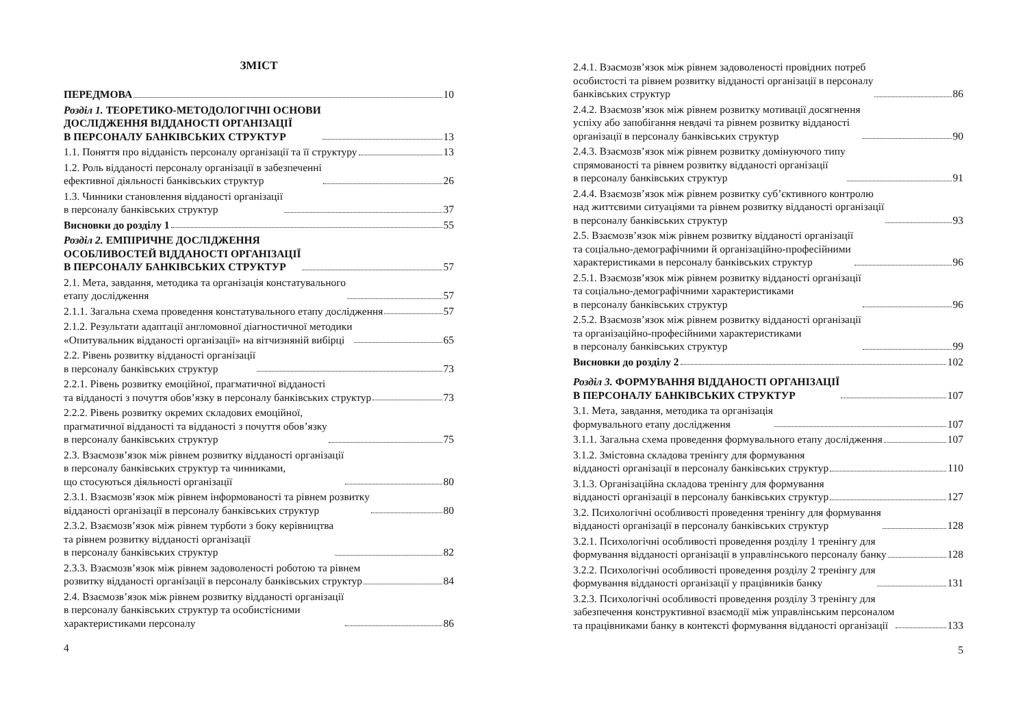ЗМІСТ
ПЕРЕДМОВА 10
Розділ 1. ТЕОРЕТИКО-МЕТОДОЛОГІЧНІ ОСНОВИ
ДОСЛІДЖЕННЯ ВІДДАНОСТІ ОРГАНІЗАЦІЇ
В ПЕРСОНАЛУ БАНКІВСЬКИХ СТРУКТУР 13
1.1. Поняття про відданість персоналу організації та її структуру 13
1.2. Роль відданості персоналу організації в забезпеченні
ефективної діяльності банківських структур 26
1.3. Чинники становлення відданості організації
в персоналу банківських структур 37
Висновки до розділу 1 55
Розділ 2. ЕМПІРИЧНЕ ДОСЛІДЖЕННЯ
ОСОБЛИВОСТЕЙ ВІДДАНОСТІ ОРГАНІЗАЦІЇ
В ПЕРСОНАЛУ БАНКІВСЬКИХ СТРУКТУР 57
2.1. Мета, завдання, методика та організація констатувального
етапу дослідження 57
2.1.1. Загальна схема проведення констатувального етапу дослідження 57
2.1.2. Результати адаптації англомовної діагностичної методики
«Опитувальник відданості організації» на вітчизняній вибірці 65
2.2. Рівень розвитку відданості організації
в персоналу банківських структур 73
2.2.1. Рівень розвитку емоційної, прагматичної відданості
та відданості з почуття обов’язку в персоналу банківських структур 73
2.2.2. Рівень розвитку окремих складових емоційної,
прагматичної відданості та відданості з почуття обов’язку
в персоналу банківських структур 75
2.3. Взаємозв’язок між рівнем розвитку відданості організації
в персоналу банківських структур та чинниками,
що стосуються діяльності організації 80
2.3.1. Взаємозв’язок між рівнем інформованості та рівнем розвитку
відданості організації в персоналу банківських структур 80
2.3.2. Взаємозв’язок між рівнем турботи з боку керівництва
та рівнем розвитку відданості організації
в персоналу банківських структур 82
2.3.3. Взаємозв’язок між рівнем задоволеності роботою та рівнем
розвитку відданості організації в персоналу банківських структур 84
2.4. Взаємозв’язок між рівнем розвитку відданості організації
в персоналу банківських структур та особистісними
характеристиками персоналу 86
4
2.4.1. Взаємозв’язок між рівнем задоволеності провідних потреб
особистості та рівнем розвитку відданості організації в персоналу
банківських структур 86
2.4.2. Взаємозв’язок між рівнем розвитку мотивації досягнення
успіху або запобігання невдачі та рівнем розвитку відданості
організації в персоналу банківських структур 90
2.4.3. Взаємозв’язок між рівнем розвитку домінуючого типу
спрямованості та рівнем розвитку відданості організації
в персоналу банківських структур 91
2.4.4. Взаємозв’язок між рівнем розвитку суб’єктивного контролю
над життєвими ситуаціями та рівнем розвитку відданості організації
в персоналу банківських структур 93
2.5. Взаємозв’язок між рівнем розвитку відданості організації
та соціально-демографічними й організаційно-професійними
характеристиками в персоналу банківських структур 96
2.5.1. Взаємозв’язок між рівнем розвитку відданості організації
та соціально-демографічними характеристиками
в персоналу банківських структур 96
2.5.2. Взаємозв’язок між рівнем розвитку відданості організації
та організаційно-професійними характеристиками
в персоналу банківських структур 99
Висновки до розділу 2 102
Розділ 3. ФОРМУВАННЯ ВІДДАНОСТІ ОРГАНІЗАЦІЇ
В ПЕРСОНАЛУ БАНКІВСЬКИХ СТРУКТУР 107
3.1. Мета, завдання, методика та організація
формувального етапу дослідження 107
3.1.1. Загальна схема проведення формувального етапу дослідження 107
3.1.2. Змістовна складова тренінгу для формування
відданості організації в персоналу банківських структур 110
3.1.3. Організаційна складова тренінгу для формування
відданості організації в персоналу банківських структур 127
3.2. Психологічні особливості проведення тренінгу для формування
відданості організації в персоналу банківських структур 128
3.2.1. Психологічні особливості проведення розділу 1 тренінгу для
формування відданості організації в управлінського персоналу банку 128
3.2.2. Психологічні особливості проведення розділу 2 тренінгу для
формування відданості організації у працівників банку 131
3.2.3. Психологічні особливості проведення розділу 3 тренінгу для
забезпечення конструктивної взаємодії між управлінським персоналом
та працівниками банку в контексті формування відданості організації 133
5